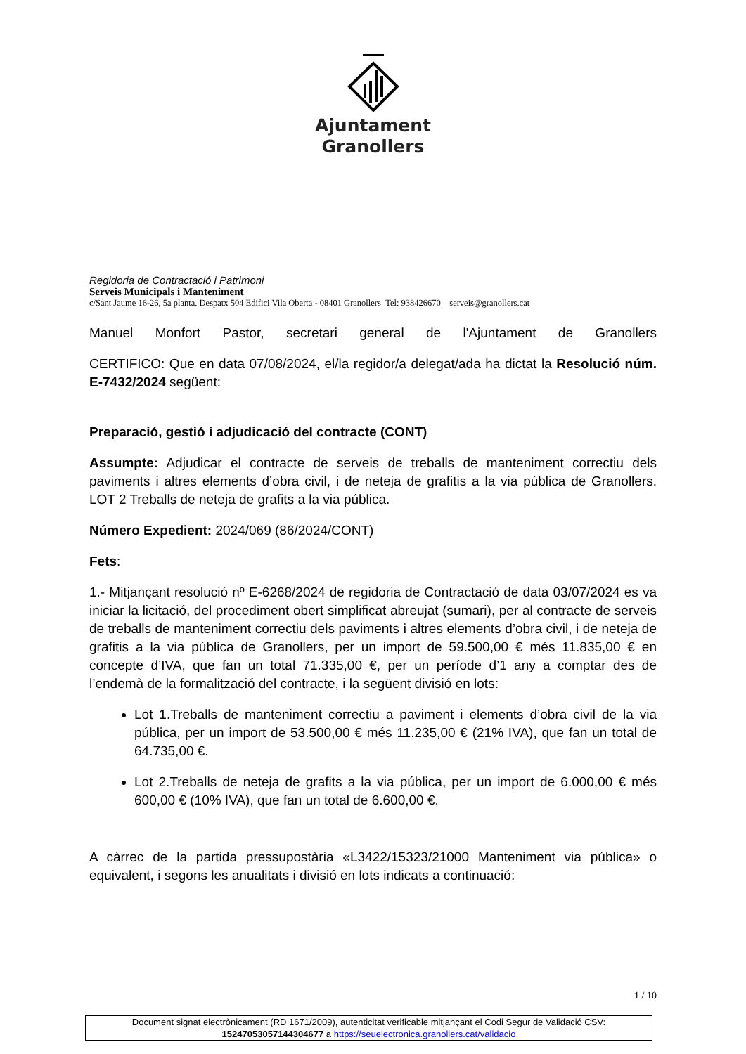Ajuntament
Granollers
Regidoria de Contractació i Patrimoni
Serveis Municipals i Manteniment
c/Sant Jaume 16-26, 5a planta. Despatx 504 Edifici Vila Oberta - 08401 Granollers Tel: 938426670 serveis@granollers.cat
Manuel Monfort Pastor, secretari general de l'Ajuntament de Granollers
CERTIFICO: Que en data 07/08/2024, el/la regidor/a delegat/ada ha dictat la Resolució núm. E-7432/2024 següent:
Preparació, gestió i adjudicació del contracte (CONT)
Assumpte: Adjudicar el contracte de serveis de treballs de manteniment correctiu dels paviments i altres elements d’obra civil, i de neteja de grafitis a la via pública de Granollers. LOT 2 Treballs de neteja de grafits a la via pública.
Número Expedient: 2024/069 (86/2024/CONT)
Fets:
1.- Mitjançant resolució nº E-6268/2024 de regidoria de Contractació de data 03/07/2024 es va iniciar la licitació, del procediment obert simplificat abreujat (sumari), per al contracte de serveis de treballs de manteniment correctiu dels paviments i altres elements d’obra civil, i de neteja de grafitis a la via pública de Granollers, per un import de 59.500,00 € més 11.835,00 € en concepte d’IVA, que fan un total 71.335,00 €, per un període d’1 any a comptar des de l’endemà de la formalització del contracte, i la següent divisió en lots:
Lot 1.Treballs de manteniment correctiu a paviment i elements d’obra civil de la via pública, per un import de 53.500,00 € més 11.235,00 € (21% IVA), que fan un total de 64.735,00 €.
Lot 2.Treballs de neteja de grafits a la via pública, per un import de 6.000,00 € més 600,00 € (10% IVA), que fan un total de 6.600,00 €.
A càrrec de la partida pressupostària «L3422/15323/21000 Manteniment via pública» o equivalent, i segons les anualitats i divisió en lots indicats a continuació:
1 / 10
Document signat electrònicament (RD 1671/2009), autenticitat verificable mitjançant el Codi Segur de Validació CSV:
15247053057144304677 a https://seuelectronica.granollers.cat/validacio